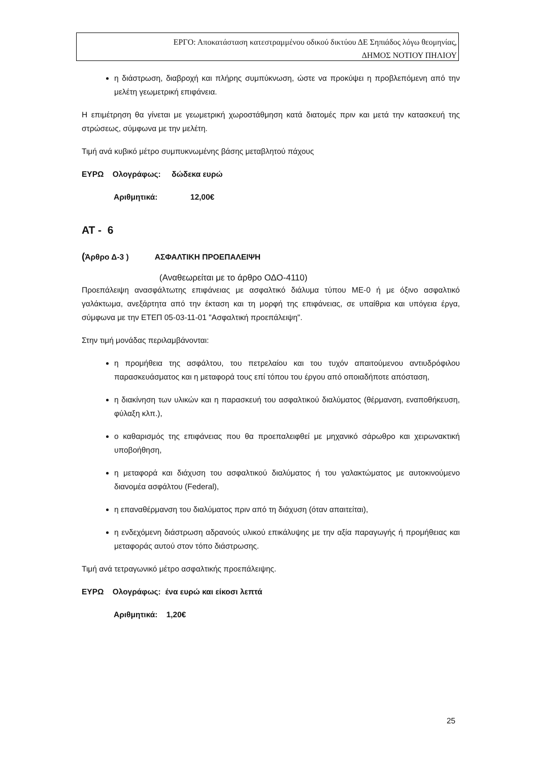ΕΡΓΟ: Αποκατάσταση κατεστραμμένου οδικού δικτύου ΔΕ Σηπιάδος λόγω θεομηνίας,
ΔΗΜΟΣ ΝΟΤΙΟΥ ΠΗΛΙΟΥ
η διάστρωση, διαβροχή και πλήρης συμπύκνωση, ώστε να προκύψει η προβλεπόμενη από την μελέτη γεωμετρική επιφάνεια.
Η επιμέτρηση θα γίνεται με γεωμετρική χωροστάθμηση κατά διατομές πριν και μετά την κατασκευή της στρώσεως, σύμφωνα με την μελέτη.
Τιμή ανά κυβικό μέτρο συμπυκνωμένης βάσης μεταβλητού πάχους
ΕΥΡΩ Ολογράφως: δώδεκα ευρώ
Αριθμητικά: 12,00€
ΑΤ - 6
(Άρθρο Δ-3 ) ΑΣΦΑΛΤΙΚΗ ΠΡΟΕΠΑΛΕΙΨΗ
(Αναθεωρείται με το άρθρο ΟΔΟ-4110)
Προεπάλειψη ανασφάλτωτης επιφάνειας με ασφαλτικό διάλυμα τύπου ΜΕ-0 ή με όξινο ασφαλτικό γαλάκτωμα, ανεξάρτητα από την έκταση και τη μορφή της επιφάνειας, σε υπαίθρια και υπόγεια έργα, σύμφωνα με την ΕΤΕΠ 05-03-11-01 "Ασφαλτική προεπάλειψη".
Στην τιμή μονάδας περιλαμβάνονται:
η προμήθεια της ασφάλτου, του πετρελαίου και του τυχόν απαιτούμενου αντιυδρόφιλου παρασκευάσματος και η μεταφορά τους επί τόπου του έργου από οποιαδήποτε απόσταση,
η διακίνηση των υλικών και η παρασκευή του ασφαλτικού διαλύματος (θέρμανση, εναποθήκευση, φύλαξη κλπ.),
ο καθαρισμός της επιφάνειας που θα προεπαλειφθεί με μηχανικό σάρωθρο και χειρωνακτική υποβοήθηση,
η μεταφορά και διάχυση του ασφαλτικού διαλύματος ή του γαλακτώματος με αυτοκινούμενο διανομέα ασφάλτου (Federal),
η επαναθέρμανση του διαλύματος πριν από τη διάχυση (όταν απαιτείται),
η ενδεχόμενη διάστρωση αδρανούς υλικού επικάλυψης με την αξία παραγωγής ή προμήθειας και μεταφοράς αυτού στον τόπο διάστρωσης.
Τιμή ανά τετραγωνικό μέτρο ασφαλτικής προεπάλειψης.
ΕΥΡΩ Ολογράφως: ένα ευρώ και είκοσι λεπτά
Αριθμητικά: 1,20€
25